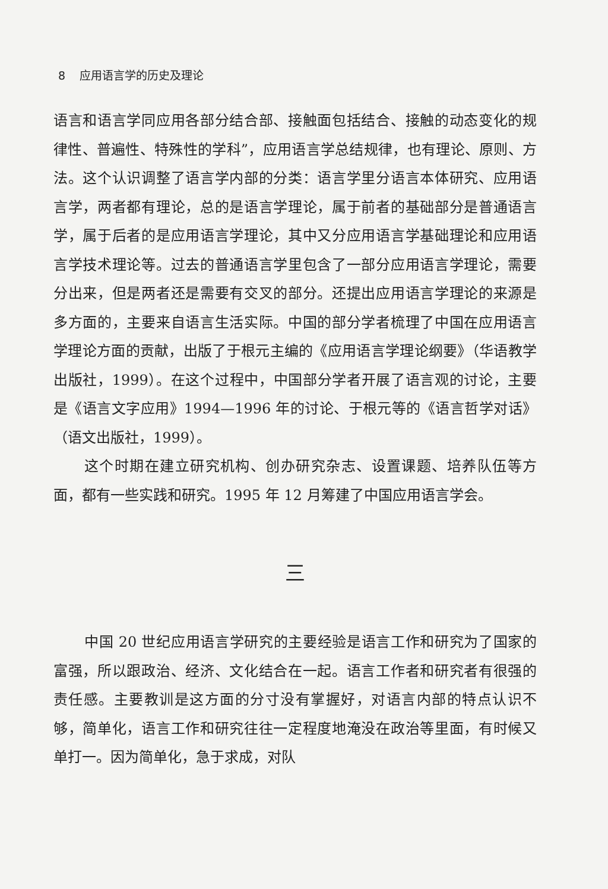8 应用语言学的历史及理论
语言和语言学同应用各部分结合部、接触面包括结合、接触的动态变化的规律性、普遍性、特殊性的学科”，应用语言学总结规律，也有理论、原则、方法。这个认识调整了语言学内部的分类：语言学里分语言本体研究、应用语言学，两者都有理论，总的是语言学理论，属于前者的基础部分是普通语言学，属于后者的是应用语言学理论，其中又分应用语言学基础理论和应用语言学技术理论等。过去的普通语言学里包含了一部分应用语言学理论，需要分出来，但是两者还是需要有交叉的部分。还提出应用语言学理论的来源是多方面的，主要来自语言生活实际。中国的部分学者梳理了中国在应用语言学理论方面的贡献，出版了于根元主编的《应用语言学理论纲要》（华语教学出版社，1999）。在这个过程中，中国部分学者开展了语言观的讨论，主要是《语言文字应用》1994—1996 年的讨论、于根元等的《语言哲学对话》（语文出版社，1999）。
这个时期在建立研究机构、创办研究杂志、设置课题、培养队伍等方面，都有一些实践和研究。1995 年 12 月筹建了中国应用语言学会。
三
中国 20 世纪应用语言学研究的主要经验是语言工作和研究为了国家的富强，所以跟政治、经济、文化结合在一起。语言工作者和研究者有很强的责任感。主要教训是这方面的分寸没有掌握好，对语言内部的特点认识不够，简单化，语言工作和研究往往一定程度地淹没在政治等里面，有时候又单打一。因为简单化，急于求成，对队